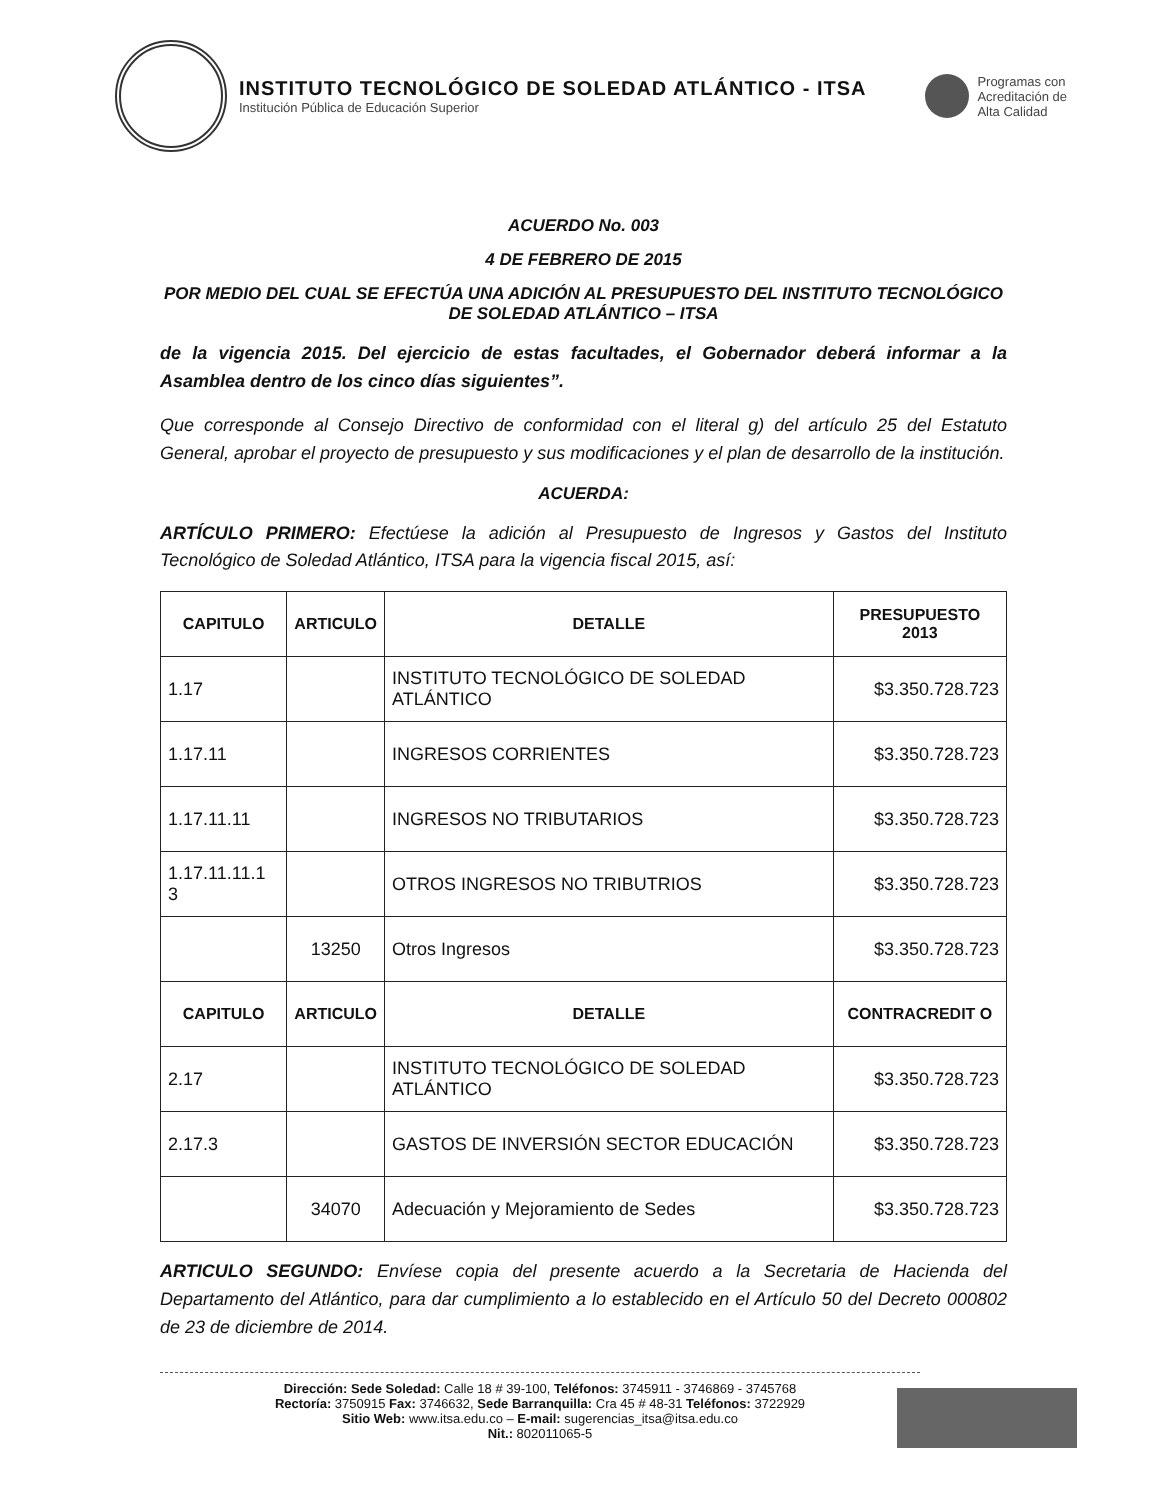INSTITUTO TECNOLÓGICO DE SOLEDAD ATLÁNTICO - ITSA
Institución Pública de Educación Superior
Programas con
Acreditación de
Alta Calidad
ACUERDO No. 003
4 DE FEBRERO DE 2015
POR MEDIO DEL CUAL SE EFECTÚA UNA ADICIÓN AL PRESUPUESTO DEL INSTITUTO TECNOLÓGICO DE SOLEDAD ATLÁNTICO – ITSA
de la vigencia 2015. Del ejercicio de estas facultades, el Gobernador deberá informar a la Asamblea dentro de los cinco días siguientes”.
Que corresponde al Consejo Directivo de conformidad con el literal g) del artículo 25 del Estatuto General, aprobar el proyecto de presupuesto y sus modificaciones y el plan de desarrollo de la institución.
ACUERDA:
ARTÍCULO PRIMERO: Efectúese la adición al Presupuesto de Ingresos y Gastos del Instituto Tecnológico de Soledad Atlántico, ITSA para la vigencia fiscal 2015, así:
| CAPITULO | ARTICULO | DETALLE | PRESUPUESTO 2013 |
| --- | --- | --- | --- |
| 1.17 | | INSTITUTO TECNOLÓGICO DE SOLEDAD ATLÁNTICO | $3.350.728.723 |
| 1.17.11 | | INGRESOS CORRIENTES | $3.350.728.723 |
| 1.17.11.11 | | INGRESOS NO TRIBUTARIOS | $3.350.728.723 |
| 1.17.11.11.1 3 | | OTROS INGRESOS NO TRIBUTRIOS | $3.350.728.723 |
| | 13250 | Otros Ingresos | $3.350.728.723 |
| CAPITULO | ARTICULO | DETALLE | CONTRACREDIT O |
| 2.17 | | INSTITUTO TECNOLÓGICO DE SOLEDAD ATLÁNTICO | $3.350.728.723 |
| 2.17.3 | | GASTOS DE INVERSIÓN SECTOR EDUCACIÓN | $3.350.728.723 |
| | 34070 | Adecuación y Mejoramiento de Sedes | $3.350.728.723 |
ARTICULO SEGUNDO: Envíese copia del presente acuerdo a la Secretaria de Hacienda del Departamento del Atlántico, para dar cumplimiento a lo establecido en el Artículo 50 del Decreto 000802 de 23 de diciembre de 2014.
Dirección: Sede Soledad: Calle 18 # 39-100, Teléfonos: 3745911 - 3746869 - 3745768
Rectoría: 3750915 Fax: 3746632, Sede Barranquilla: Cra 45 # 48-31 Teléfonos: 3722929
Sitio Web: www.itsa.edu.co – E-mail: sugerencias_itsa@itsa.edu.co
Nit.: 802011065-5